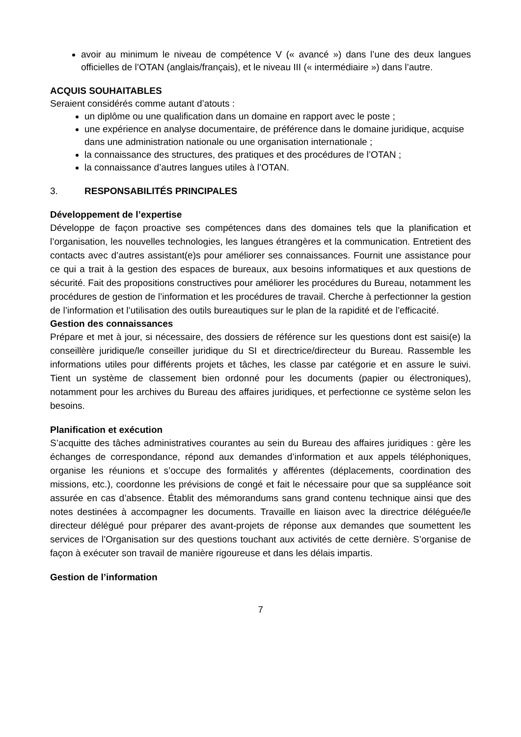avoir au minimum le niveau de compétence V (« avancé ») dans l’une des deux langues officielles de l’OTAN (anglais/français), et le niveau III (« intermédiaire ») dans l’autre.
ACQUIS SOUHAITABLES
Seraient considérés comme autant d’atouts :
un diplôme ou une qualification dans un domaine en rapport avec le poste ;
une expérience en analyse documentaire, de préférence dans le domaine juridique, acquise dans une administration nationale ou une organisation internationale ;
la connaissance des structures, des pratiques et des procédures de l’OTAN ;
la connaissance d’autres langues utiles à l’OTAN.
3. RESPONSABILITÉS PRINCIPALES
Développement de l’expertise
Développe de façon proactive ses compétences dans des domaines tels que la planification et l’organisation, les nouvelles technologies, les langues étrangères et la communication. Entretient des contacts avec d’autres assistant(e)s pour améliorer ses connaissances. Fournit une assistance pour ce qui a trait à la gestion des espaces de bureaux, aux besoins informatiques et aux questions de sécurité. Fait des propositions constructives pour améliorer les procédures du Bureau, notamment les procédures de gestion de l’information et les procédures de travail. Cherche à perfectionner la gestion de l’information et l’utilisation des outils bureautiques sur le plan de la rapidité et de l’efficacité.
Gestion des connaissances
Prépare et met à jour, si nécessaire, des dossiers de référence sur les questions dont est saisi(e) la conseillère juridique/le conseiller juridique du SI et directrice/directeur du Bureau. Rassemble les informations utiles pour différents projets et tâches, les classe par catégorie et en assure le suivi. Tient un système de classement bien ordonné pour les documents (papier ou électroniques), notamment pour les archives du Bureau des affaires juridiques, et perfectionne ce système selon les besoins.
Planification et exécution
S’acquitte des tâches administratives courantes au sein du Bureau des affaires juridiques : gère les échanges de correspondance, répond aux demandes d’information et aux appels téléphoniques, organise les réunions et s’occupe des formalités y afférentes (déplacements, coordination des missions, etc.), coordonne les prévisions de congé et fait le nécessaire pour que sa suppléance soit assurée en cas d’absence. Établit des mémorandums sans grand contenu technique ainsi que des notes destinées à accompagner les documents. Travaille en liaison avec la directrice déléguée/le directeur délégué pour préparer des avant-projets de réponse aux demandes que soumettent les services de l’Organisation sur des questions touchant aux activités de cette dernière. S’organise de façon à exécuter son travail de manière rigoureuse et dans les délais impartis.
Gestion de l’information
7